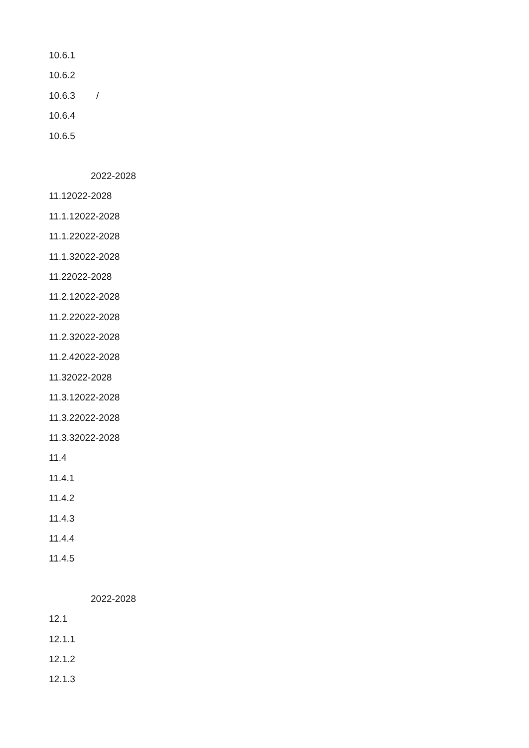10.6.1
10.6.2
10.6.3 /
10.6.4
10.6.5
2022-2028
11.12022-2028
11.1.12022-2028
11.1.22022-2028
11.1.32022-2028
11.22022-2028
11.2.12022-2028
11.2.22022-2028
11.2.32022-2028
11.2.42022-2028
11.32022-2028
11.3.12022-2028
11.3.22022-2028
11.3.32022-2028
11.4
11.4.1
11.4.2
11.4.3
11.4.4
11.4.5
2022-2028
12.1
12.1.1
12.1.2
12.1.3